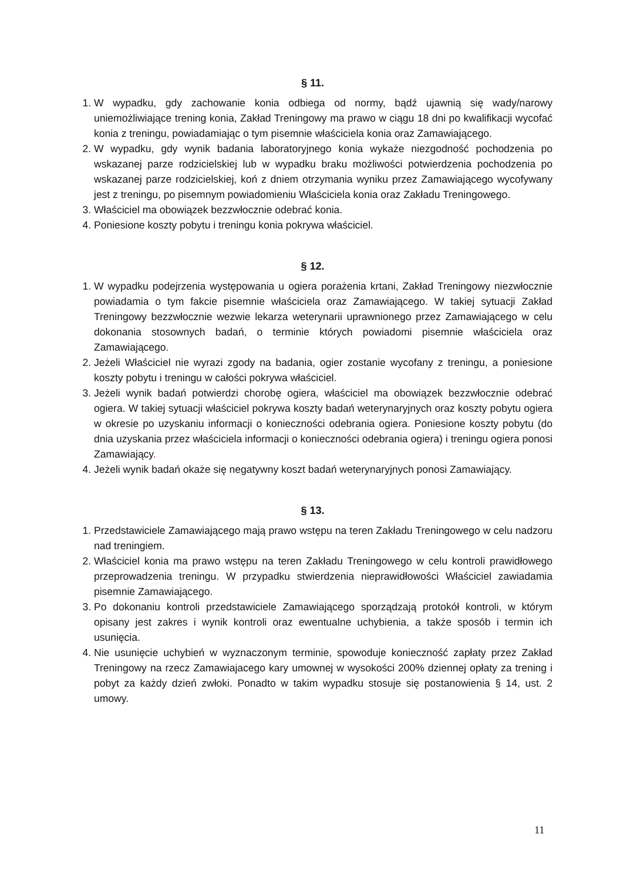§ 11.
1. W wypadku, gdy zachowanie konia odbiega od normy, bądź ujawnią się wady/narowy uniemożliwiające trening konia, Zakład Treningowy ma prawo w ciągu 18 dni po kwalifikacji wycofać konia z treningu, powiadamiając o tym pisemnie właściciela konia oraz Zamawiającego.
2. W wypadku, gdy wynik badania laboratoryjnego konia wykaże niezgodność pochodzenia po wskazanej parze rodzicielskiej lub w wypadku braku możliwości potwierdzenia pochodzenia po wskazanej parze rodzicielskiej, koń z dniem otrzymania wyniku przez Zamawiającego wycofywany jest z treningu, po pisemnym powiadomieniu Właściciela konia oraz Zakładu Treningowego.
3. Właściciel ma obowiązek bezzwłocznie odebrać konia.
4. Poniesione koszty pobytu i treningu konia pokrywa właściciel.
§ 12.
1. W wypadku podejrzenia występowania u ogiera porażenia krtani, Zakład Treningowy niezwłocznie powiadamia o tym fakcie pisemnie właściciela oraz Zamawiającego. W takiej sytuacji Zakład Treningowy bezzwłocznie wezwie lekarza weterynarii uprawnionego przez Zamawiającego w celu dokonania stosownych badań, o terminie których powiadomi pisemnie właściciela oraz Zamawiającego.
2. Jeżeli Właściciel nie wyrazi zgody na badania, ogier zostanie wycofany z treningu, a poniesione koszty pobytu i treningu w całości pokrywa właściciel.
3. Jeżeli wynik badań potwierdzi chorobę ogiera, właściciel ma obowiązek bezzwłocznie odebrać ogiera. W takiej sytuacji właściciel pokrywa koszty badań weterynaryjnych oraz koszty pobytu ogiera w okresie po uzyskaniu informacji o konieczności odebrania ogiera. Poniesione koszty pobytu (do dnia uzyskania przez właściciela informacji o konieczności odebrania ogiera) i treningu ogiera ponosi Zamawiający.
4. Jeżeli wynik badań okaże się negatywny koszt badań weterynaryjnych ponosi Zamawiający.
§ 13.
1. Przedstawiciele Zamawiającego mają prawo wstępu na teren Zakładu Treningowego w celu nadzoru nad treningiem.
2. Właściciel konia ma prawo wstępu na teren Zakładu Treningowego w celu kontroli prawidłowego przeprowadzenia treningu. W przypadku stwierdzenia nieprawidłowości Właściciel zawiadamia pisemnie Zamawiającego.
3. Po dokonaniu kontroli przedstawiciele Zamawiającego sporządzają protokół kontroli, w którym opisany jest zakres i wynik kontroli oraz ewentualne uchybienia, a także sposób i termin ich usunięcia.
4. Nie usunięcie uchybień w wyznaczonym terminie, spowoduje konieczność zapłaty przez Zakład Treningowy na rzecz Zamawiajacego kary umownej w wysokości 200% dziennej opłaty za trening i pobyt za każdy dzień zwłoki. Ponadto w takim wypadku stosuje się postanowienia § 14, ust. 2 umowy.
11